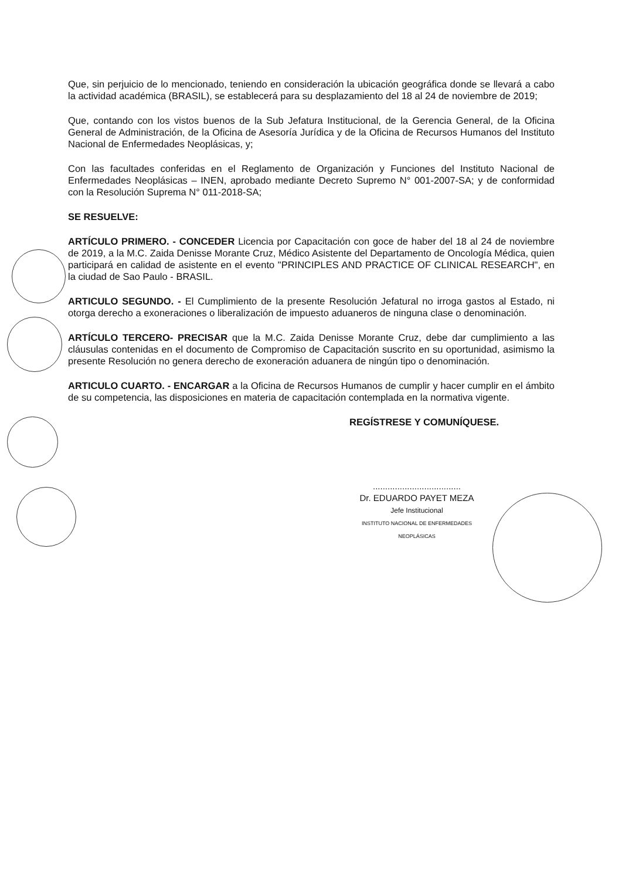Que, sin perjuicio de lo mencionado, teniendo en consideración la ubicación geográfica donde se llevará a cabo la actividad académica (BRASIL), se establecerá para su desplazamiento del 18 al 24 de noviembre de 2019;
Que, contando con los vistos buenos de la Sub Jefatura Institucional, de la Gerencia General, de la Oficina General de Administración, de la Oficina de Asesoría Jurídica y de la Oficina de Recursos Humanos del Instituto Nacional de Enfermedades Neoplásicas, y;
Con las facultades conferidas en el Reglamento de Organización y Funciones del Instituto Nacional de Enfermedades Neoplásicas – INEN, aprobado mediante Decreto Supremo N° 001-2007-SA; y de conformidad con la Resolución Suprema N° 011-2018-SA;
SE RESUELVE:
ARTÍCULO PRIMERO. - CONCEDER Licencia por Capacitación con goce de haber del 18 al 24 de noviembre de 2019, a la M.C. Zaida Denisse Morante Cruz, Médico Asistente del Departamento de Oncología Médica, quien participará en calidad de asistente en el evento "PRINCIPLES AND PRACTICE OF CLINICAL RESEARCH", en la ciudad de Sao Paulo - BRASIL.
ARTICULO SEGUNDO. - El Cumplimiento de la presente Resolución Jefatural no irroga gastos al Estado, ni otorga derecho a exoneraciones o liberalización de impuesto aduaneros de ninguna clase o denominación.
ARTÍCULO TERCERO- PRECISAR que la M.C. Zaida Denisse Morante Cruz, debe dar cumplimiento a las cláusulas contenidas en el documento de Compromiso de Capacitación suscrito en su oportunidad, asimismo la presente Resolución no genera derecho de exoneración aduanera de ningún tipo o denominación.
ARTICULO CUARTO. - ENCARGAR a la Oficina de Recursos Humanos de cumplir y hacer cumplir en el ámbito de su competencia, las disposiciones en materia de capacitación contemplada en la normativa vigente.
REGÍSTRESE Y COMUNÍQUESE.
....................................
Dr. EDUARDO PAYET MEZA
Jefe Institucional
INSTITUTO NACIONAL DE ENFERMEDADES NEOPLÁSICAS